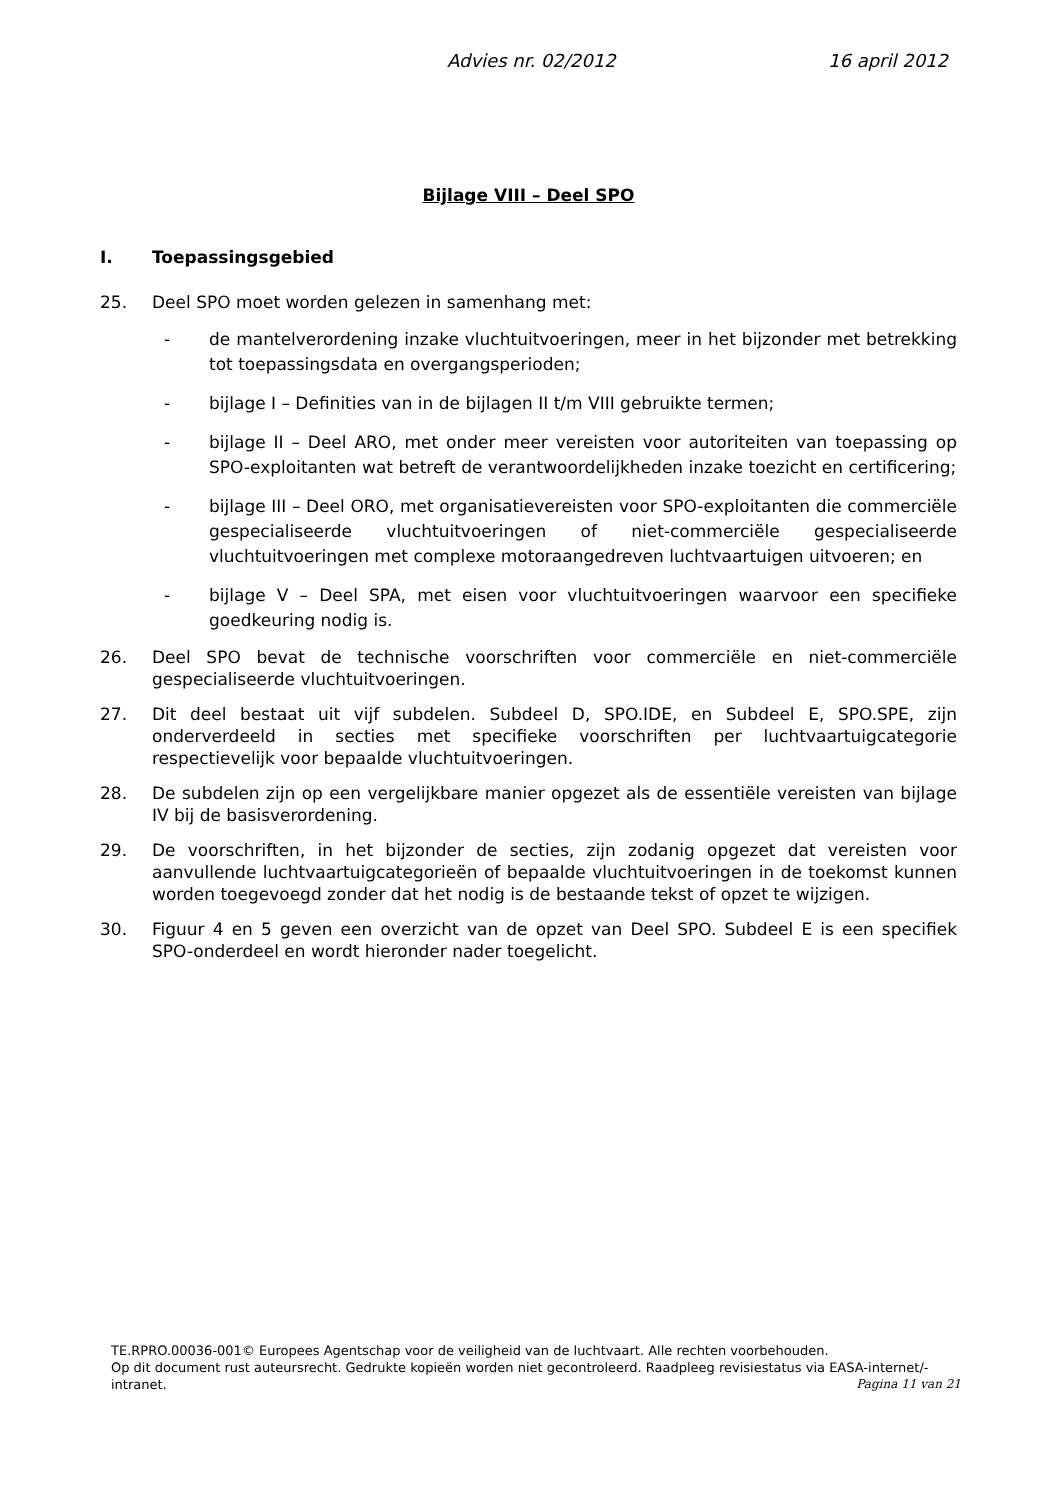Advies nr. 02/2012 16 april 2012
Bijlage VIII – Deel SPO
I. Toepassingsgebied
25. Deel SPO moet worden gelezen in samenhang met:
- de mantelverordening inzake vluchtuitvoeringen, meer in het bijzonder met betrekking tot toepassingsdata en overgangsperioden;
- bijlage I – Definities van in de bijlagen II t/m VIII gebruikte termen;
- bijlage II – Deel ARO, met onder meer vereisten voor autoriteiten van toepassing op SPO-exploitanten wat betreft de verantwoordelijkheden inzake toezicht en certificering;
- bijlage III – Deel ORO, met organisatievereisten voor SPO-exploitanten die commerciële gespecialiseerde vluchtuitvoeringen of niet-commerciële gespecialiseerde vluchtuitvoeringen met complexe motoraangedreven luchtvaartuigen uitvoeren; en
- bijlage V – Deel SPA, met eisen voor vluchtuitvoeringen waarvoor een specifieke goedkeuring nodig is.
26. Deel SPO bevat de technische voorschriften voor commerciële en niet-commerciële gespecialiseerde vluchtuitvoeringen.
27. Dit deel bestaat uit vijf subdelen. Subdeel D, SPO.IDE, en Subdeel E, SPO.SPE, zijn onderverdeeld in secties met specifieke voorschriften per luchtvaartuigcategorie respectievelijk voor bepaalde vluchtuitvoeringen.
28. De subdelen zijn op een vergelijkbare manier opgezet als de essentiële vereisten van bijlage IV bij de basisverordening.
29. De voorschriften, in het bijzonder de secties, zijn zodanig opgezet dat vereisten voor aanvullende luchtvaartuigcategorieën of bepaalde vluchtuitvoeringen in de toekomst kunnen worden toegevoegd zonder dat het nodig is de bestaande tekst of opzet te wijzigen.
30. Figuur 4 en 5 geven een overzicht van de opzet van Deel SPO. Subdeel E is een specifiek SPO-onderdeel en wordt hieronder nader toegelicht.
TE.RPRO.00036-001© Europees Agentschap voor de veiligheid van de luchtvaart. Alle rechten voorbehouden.
Op dit document rust auteursrecht. Gedrukte kopieën worden niet gecontroleerd. Raadpleeg revisiestatus via EASA-internet/-intranet.
Pagina 11 van 21